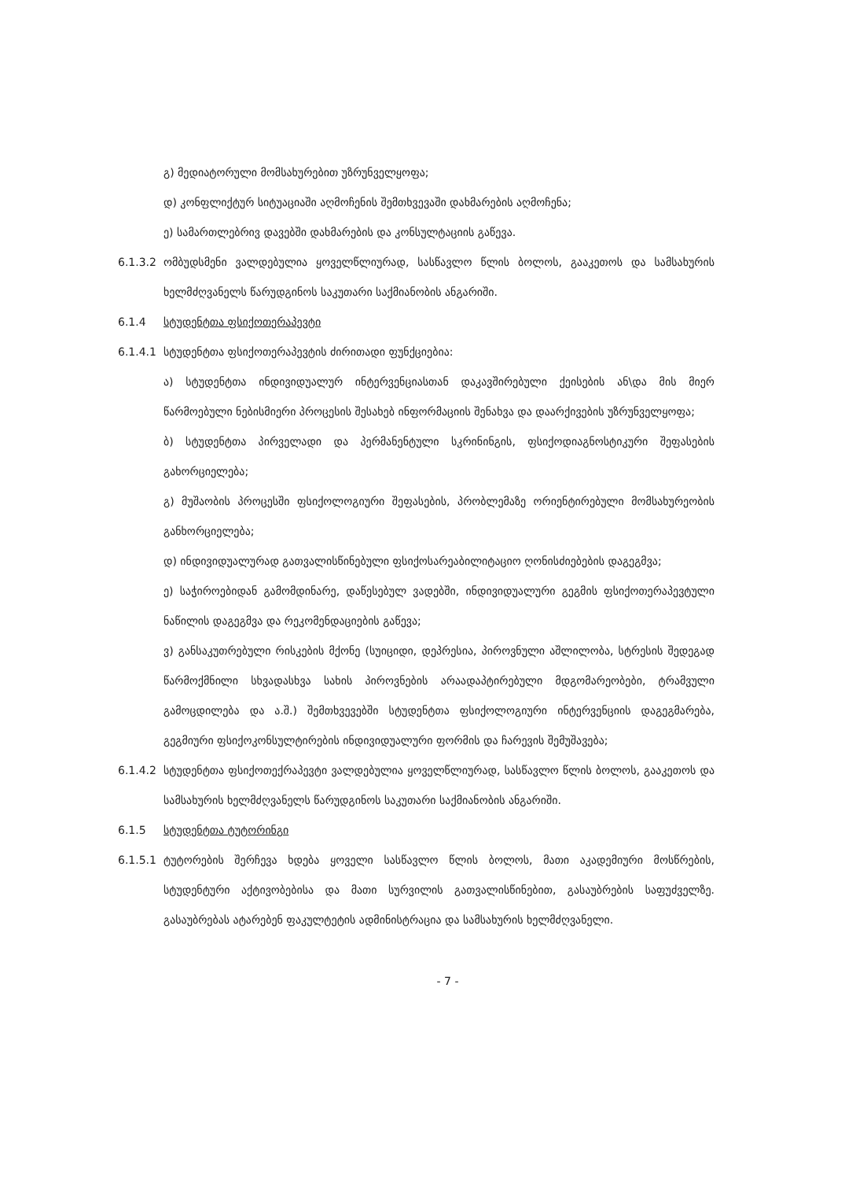გ) მედიატორული მომსახურებით უზრუნველყოფა;
დ) კონფლიქტურ სიტუაციაში აღმოჩენის შემთხვევაში დახმარების აღმოჩენა;
ე) სამართლებრივ დავებში დახმარების და კონსულტაციის გაწევა.
6.1.3.2
ომბუდსმენი ვალდებულია ყოველწლიურად, სასწავლო წლის ბოლოს, გააკეთოს და სამსახურის ხელმძღვანელს წარუდგინოს საკუთარი საქმიანობის ანგარიში.
6.1.4 სტუდენტთა ფსიქოთერაპევტი
6.1.4.1
სტუდენტთა ფსიქოთერაპევტის ძირითადი ფუნქციებია:
ა) სტუდენტთა ინდივიდუალურ ინტერვენციასთან დაკავშირებული ქეისების ან\და მის მიერ წარმოებული ნებისმიერი პროცესის შესახებ ინფორმაციის შენახვა და დაარქივების უზრუნველყოფა;
ბ) სტუდენტთა პირველადი და პერმანენტული სკრინინგის, ფსიქოდიაგნოსტიკური შეფასების გახორციელება;
გ) მუშაობის პროცესში ფსიქოლოგიური შეფასების, პრობლემაზე ორიენტირებული მომსახურეობის განხორციელება;
დ) ინდივიდუალურად გათვალისწინებული ფსიქოსარეაბილიტაციო ღონისძიებების დაგეგმვა;
ე) საჭიროებიდან გამომდინარე, დაწესებულ ვადებში, ინდივიდუალური გეგმის ფსიქოთერაპევტული ნაწილის დაგეგმვა და რეკომენდაციების გაწევა;
ვ) განსაკუთრებული რისკების მქონე (სუიციდი, დეპრესია, პიროვნული აშლილობა, სტრესის შედეგად წარმოქმნილი სხვადასხვა სახის პიროვნების არაადაპტირებული მდგომარეობები, ტრამვული გამოცდილება და ა.შ.) შემთხვევებში სტუდენტთა ფსიქოლოგიური ინტერვენციის დაგეგმარება, გეგმიური ფსიქოკონსულტირების ინდივიდუალური ფორმის და ჩარევის შემუშავება;
6.1.4.2
სტუდენტთა ფსიქოთექრაპევტი ვალდებულია ყოველწლიურად, სასწავლო წლის ბოლოს, გააკეთოს და სამსახურის ხელმძღვანელს წარუდგინოს საკუთარი საქმიანობის ანგარიში.
6.1.5 სტუდენტთა ტუტორინგი
6.1.5.1
ტუტორების შერჩევა ხდება ყოველი სასწავლო წლის ბოლოს, მათი აკადემიური მოსწრების, სტუდენტური აქტივობებისა და მათი სურვილის გათვალისწინებით, გასაუბრების საფუძველზე. გასაუბრებას ატარებენ ფაკულტეტის ადმინისტრაცია და სამსახურის ხელმძღვანელი.
- 7 -